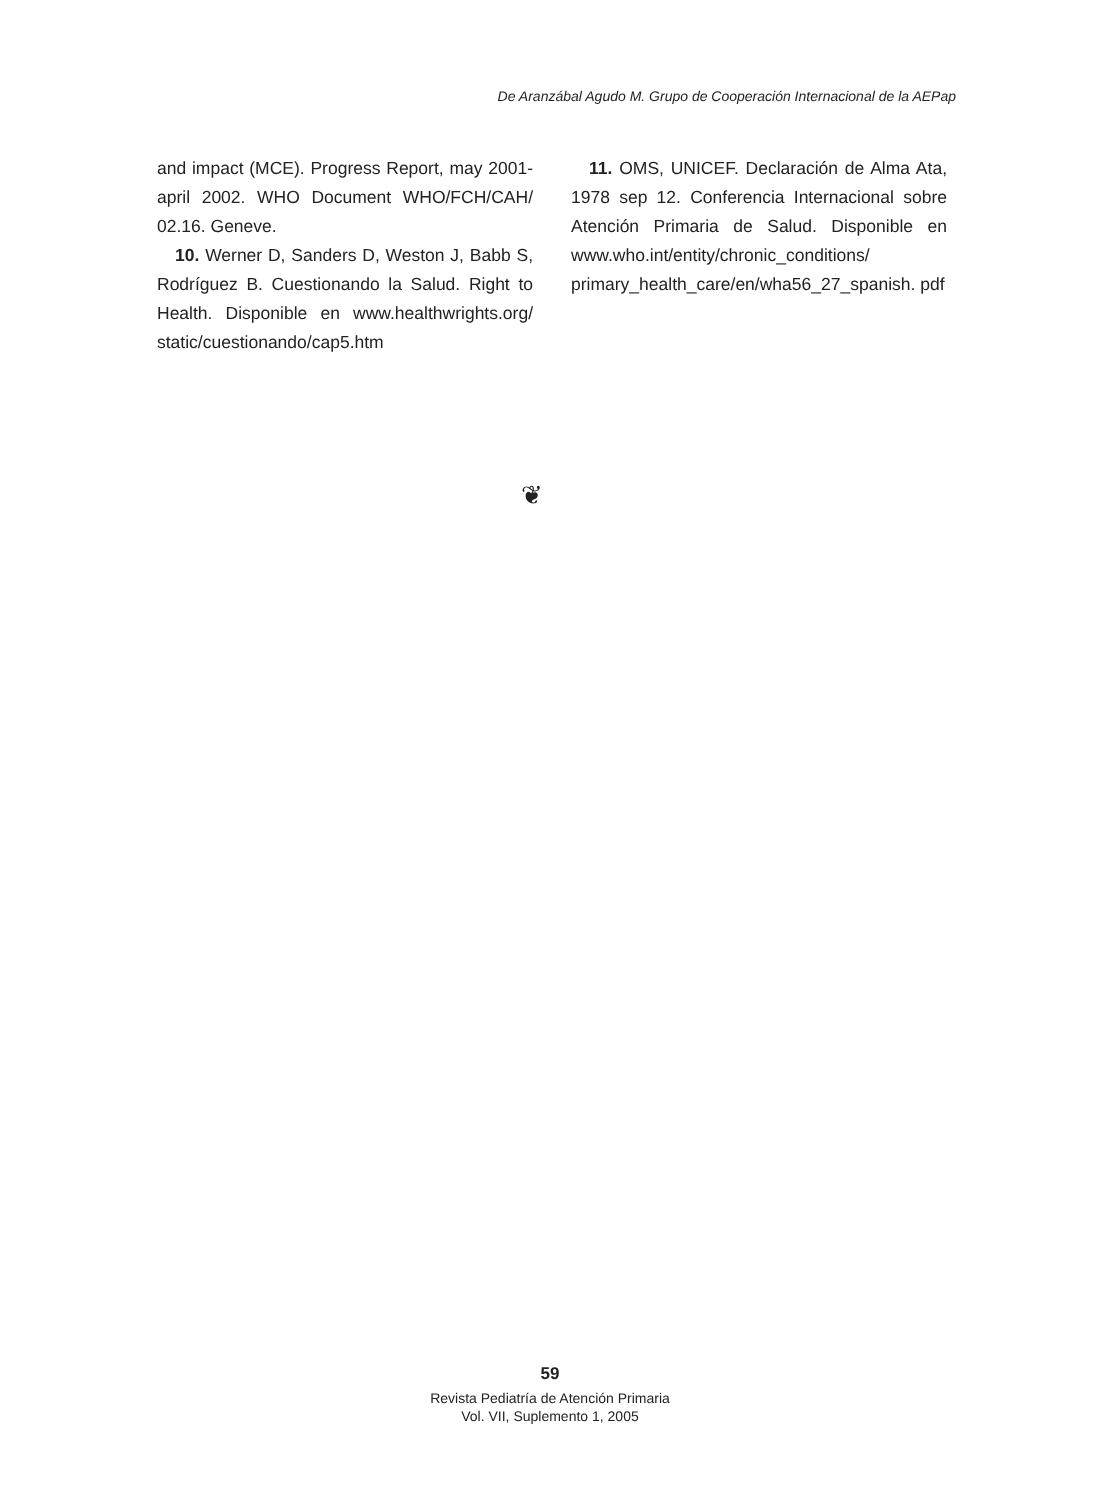De Aranzábal Agudo M. Grupo de Cooperación Internacional de la AEPap
and impact (MCE). Progress Report, may 2001-april 2002. WHO Document WHO/FCH/CAH/ 02.16. Geneve.
10. Werner D, Sanders D, Weston J, Babb S, Rodríguez B. Cuestionando la Salud. Right to Health. Disponible en www.healthwrights.org/ static/cuestionando/cap5.htm
11. OMS, UNICEF. Declaración de Alma Ata, 1978 sep 12. Conferencia Internacional sobre Atención Primaria de Salud. Disponible en www.who.int/entity/chronic_conditions/ primary_health_care/en/wha56_27_spanish. pdf
❦
59
Revista Pediatría de Atención Primaria
Vol. VII, Suplemento 1, 2005